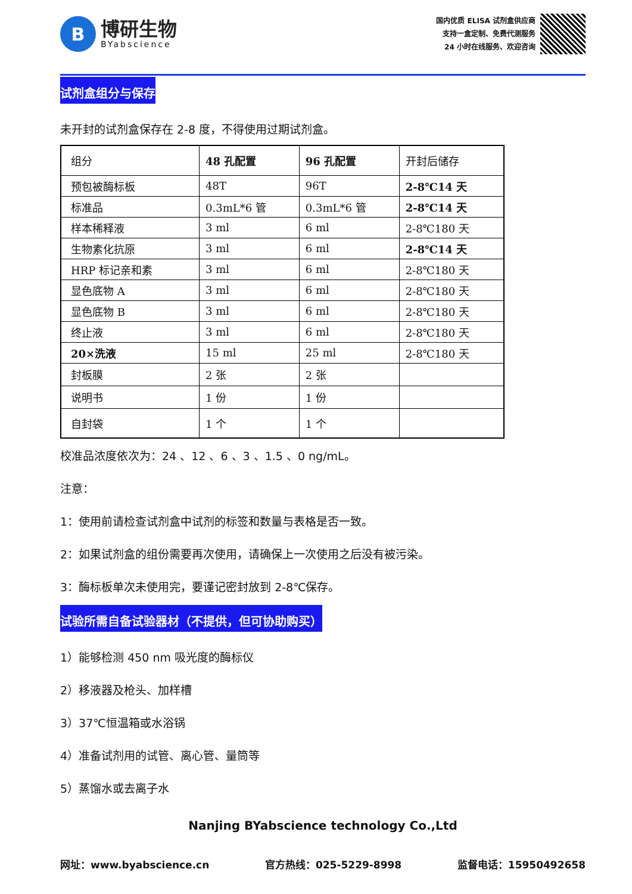B
博研生物
BYabscience
国内优质 ELISA 试剂盒供应商
支持一盒定制、免费代测服务
24 小时在线服务、欢迎咨询
试剂盒组分与保存
未开封的试剂盒保存在 2-8 度，不得使用过期试剂盒。
| 组分 | 48 孔配置 | 96 孔配置 | 开封后储存 |
| 预包被酶标板 | 48T | 96T | 2-8℃14 天 |
| 标准品 | 0.3mL*6 管 | 0.3mL*6 管 | 2-8℃14 天 |
| 样本稀释液 | 3 ml | 6 ml | 2-8℃180 天 |
| 生物素化抗原 | 3 ml | 6 ml | 2-8℃14 天 |
| HRP 标记亲和素 | 3 ml | 6 ml | 2-8℃180 天 |
| 显色底物 A | 3 ml | 6 ml | 2-8℃180 天 |
| 显色底物 B | 3 ml | 6 ml | 2-8℃180 天 |
| 终止液 | 3 ml | 6 ml | 2-8℃180 天 |
| 20×洗液 | 15 ml | 25 ml | 2-8℃180 天 |
| 封板膜 | 2 张 | 2 张 | |
| 说明书 | 1 份 | 1 份 | |
| 自封袋 | 1 个 | 1 个 | |
校准品浓度依次为：24 、12 、6 、3 、1.5 、0 ng/mL。
注意：
1：使用前请检查试剂盒中试剂的标签和数量与表格是否一致。
2：如果试剂盒的组份需要再次使用，请确保上一次使用之后没有被污染。
3：酶标板单次未使用完，要谨记密封放到 2-8℃保存。
试验所需自备试验器材（不提供，但可协助购买）
1）能够检测 450 nm 吸光度的酶标仪
2）移液器及枪头、加样槽
3）37℃恒温箱或水浴锅
4）准备试剂用的试管、离心管、量筒等
5）蒸馏水或去离子水
Nanjing BYabscience technology Co.,Ltd
网址：www.byabscience.cn 官方热线：025-5229-8998 监督电话：15950492658